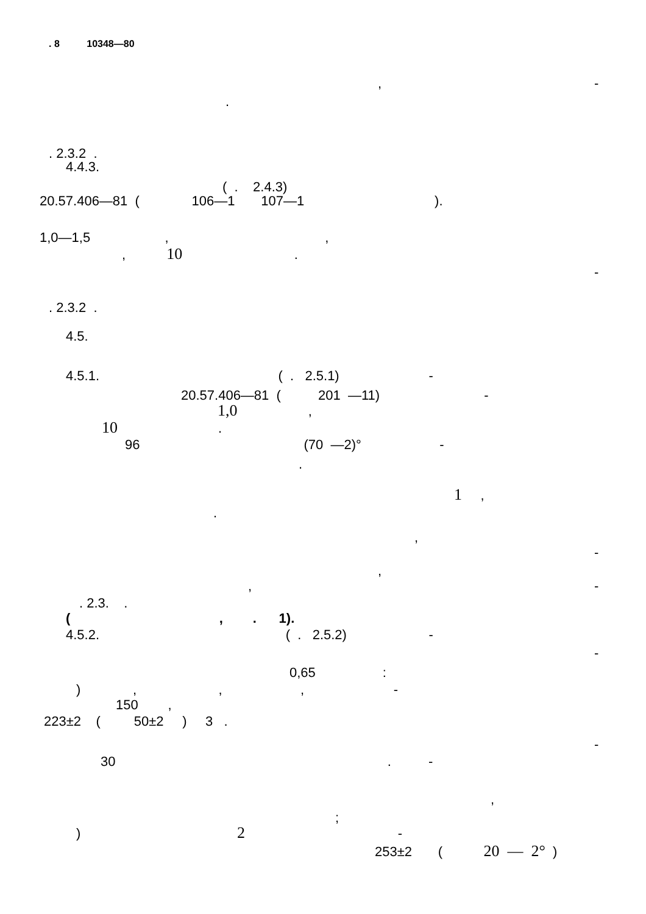. 8 10348—80
,
-
.
. 2.3.2 .
4.4.3.
( . 2.4.3)
20.57.406—81 ( 106—1 107—1 ).
1,0—1,5 , ,
, 10 .
-
. 2.3.2 .
4.5.
4.5.1. ( . 2.5.1) -
20.57.406—81 ( 201 —11) -
1,0 ,
10 .
96 (70 —2)° -
.
1 ,
.
,
-
,
,
-
. 2.3. .
( , . 1).
4.5.2. ( . 2.5.2) -
-
0,65 :
) , , , -
150 ,
223±2 ( 50±2 ) 3 .
-
30 . -
,
;
) 2 -
253±2 ( 20 — 2° )